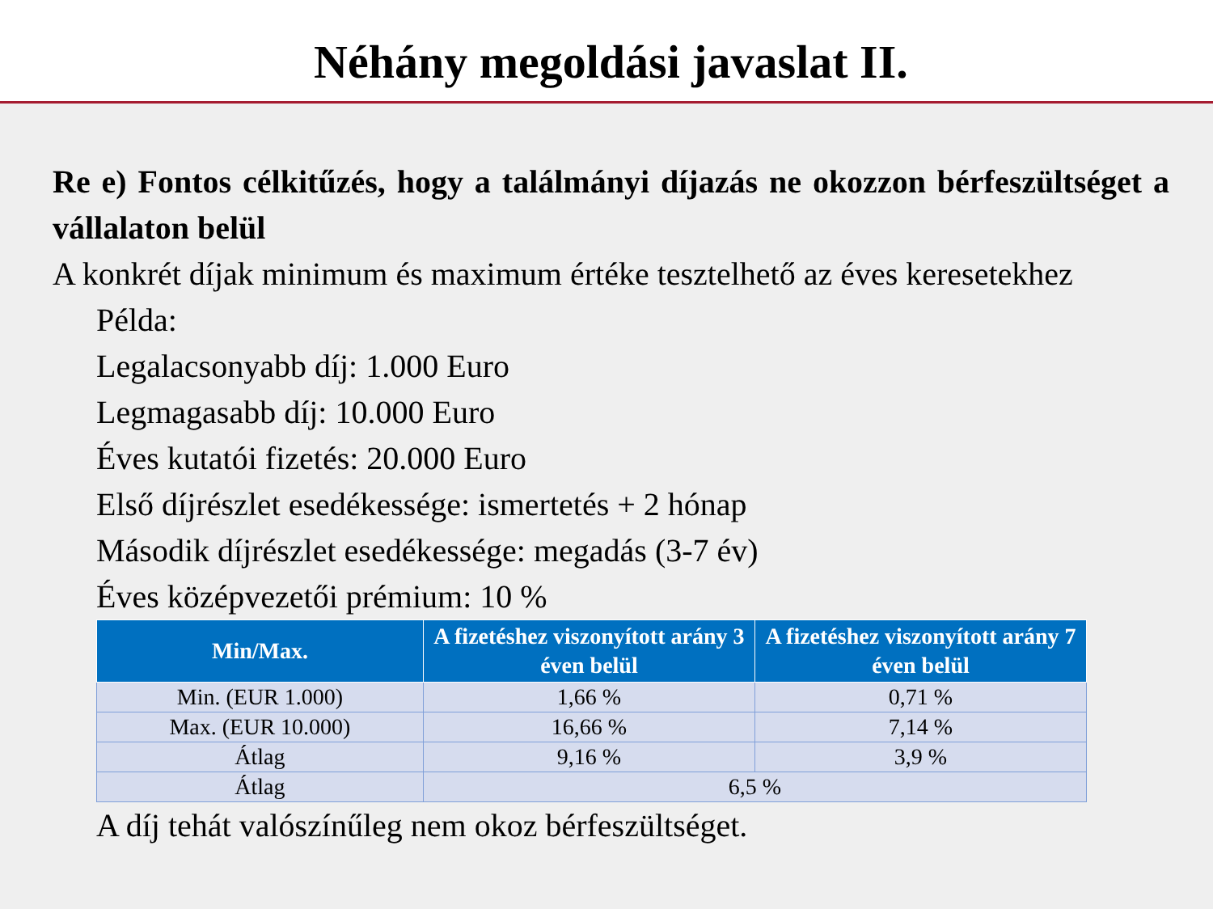Néhány megoldási javaslat II.
Re e) Fontos célkitűzés, hogy a találmányi díjazás ne okozzon bérfeszültséget a vállalaton belül
A konkrét díjak minimum és maximum értéke tesztelhető az éves keresetekhez
Példa:
Legalacsonyabb díj: 1.000 Euro
Legmagasabb díj: 10.000 Euro
Éves kutatói fizetés: 20.000 Euro
Első díjrészlet esedékessége: ismertetés + 2 hónap
Második díjrészlet esedékessége: megadás (3-7 év)
Éves középvezetői prémium: 10 %
| Min/Max. | A fizetéshez viszonyított arány 3 éven belül | A fizetéshez viszonyított arány 7 éven belül |
| --- | --- | --- |
| Min. (EUR 1.000) | 1,66 % | 0,71 % |
| Max. (EUR 10.000) | 16,66 % | 7,14 % |
| Átlag | 9,16 % | 3,9 % |
| Átlag | 6,5 % | |
A díj tehát valószínűleg nem okoz bérfeszültséget.